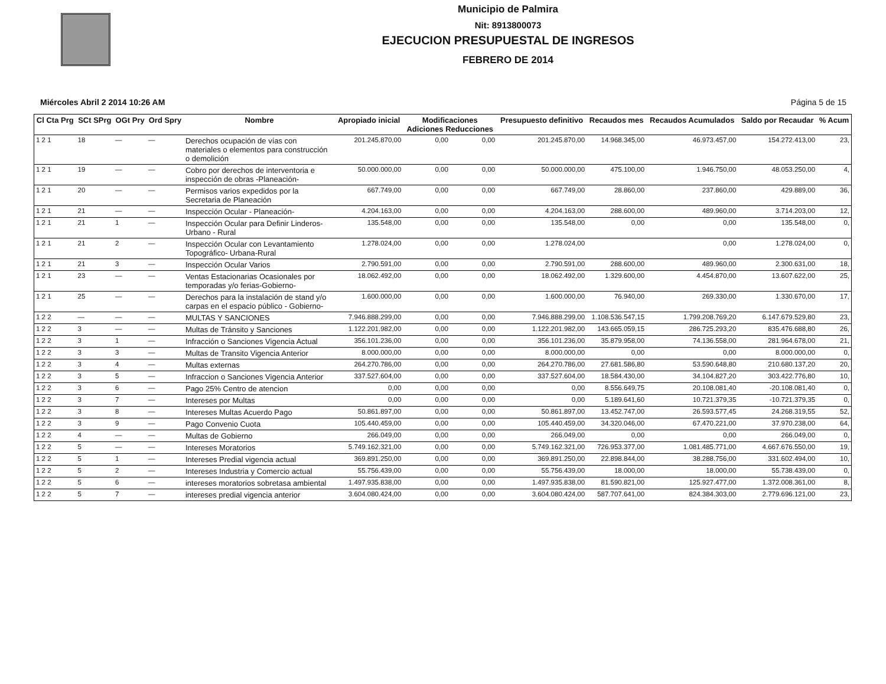Municipio de Palmira
Nit: 8913800073
EJECUCION PRESUPUESTAL DE INGRESOS
FEBRERO DE 2014
Miércoles Abril 2 2014 10:26 AM Página 5 de 15
| Cl Cta Prg | SCt SPrg | OGt Pry | Ord Spry | Nombre | Apropiado inicial | Modificaciones Adiciones Reducciones | | Presupuesto definitivo | Recaudos mes | Recaudos Acumulados | Saldo por Recaudar | % Acum |
| --- | --- | --- | --- | --- | --- | --- | --- | --- | --- | --- | --- | --- |
| 1 2 1 | 18 | — | — | Derechos ocupación de vías con materiales o elementos para construcción o demolición | 201.245.870,00 | 0,00 | 0,00 | 201.245.870,00 | 14.968.345,00 | 46.973.457,00 | 154.272.413,00 | 23, |
| 1 2 1 | 19 | — | — | Cobro por derechos de interventoria e inspección de obras -Planeación- | 50.000.000,00 | 0,00 | 0,00 | 50.000.000,00 | 475.100,00 | 1.946.750,00 | 48.053.250,00 | 4, |
| 1 2 1 | 20 | — | — | Permisos varios expedidos por la Secretaria de Planeación | 667.749,00 | 0,00 | 0,00 | 667.749,00 | 28.860,00 | 237.860,00 | 429.889,00 | 36, |
| 1 2 1 | 21 | — | — | Inspección Ocular - Planeación- | 4.204.163,00 | 0,00 | 0,00 | 4.204.163,00 | 288.600,00 | 489.960,00 | 3.714.203,00 | 12, |
| 1 2 1 | 21 | 1 | — | Inspección Ocular para Definir Linderos- Urbano - Rural | 135.548,00 | 0,00 | 0,00 | 135.548,00 | 0,00 | 0,00 | 135.548,00 | 0, |
| 1 2 1 | 21 | 2 | — | Inspección Ocular con Levantamiento Topográfico- Urbana-Rural | 1.278.024,00 | 0,00 | 0,00 | 1.278.024,00 | | 0,00 | 1.278.024,00 | 0, |
| 1 2 1 | 21 | 3 | — | Inspección Ocular Varios | 2.790.591,00 | 0,00 | 0,00 | 2.790.591,00 | 288.600,00 | 489.960,00 | 2.300.631,00 | 18, |
| 1 2 1 | 23 | — | — | Ventas Estacionarias Ocasionales por temporadas y/o ferias-Gobierno- | 18.062.492,00 | 0,00 | 0,00 | 18.062.492,00 | 1.329.600,00 | 4.454.870,00 | 13.607.622,00 | 25, |
| 1 2 1 | 25 | — | — | Derechos para la instalación de stand y/o carpas en el espacio público - Gobierno- | 1.600.000,00 | 0,00 | 0,00 | 1.600.000,00 | 76.940,00 | 269.330,00 | 1.330.670,00 | 17, |
| 1 2 2 | — | — | — | MULTAS Y SANCIONES | 7.946.888.299,00 | 0,00 | 0,00 | 7.946.888.299,00 | 1.108.536.547,15 | 1.799.208.769,20 | 6.147.679.529,80 | 23, |
| 1 2 2 | 3 | — | — | Multas de Tránsito y Sanciones | 1.122.201.982,00 | 0,00 | 0,00 | 1.122.201.982,00 | 143.665.059,15 | 286.725.293,20 | 835.476.688,80 | 26, |
| 1 2 2 | 3 | 1 | — | Infracción o Sanciones Vigencia Actual | 356.101.236,00 | 0,00 | 0,00 | 356.101.236,00 | 35.879.958,00 | 74.136.558,00 | 281.964.678,00 | 21, |
| 1 2 2 | 3 | 3 | — | Multas de Transito Vigencia Anterior | 8.000.000,00 | 0,00 | 0,00 | 8.000.000,00 | 0,00 | 0,00 | 8.000.000,00 | 0, |
| 1 2 2 | 3 | 4 | — | Multas externas | 264.270.786,00 | 0,00 | 0,00 | 264.270.786,00 | 27.681.586,80 | 53.590.648,80 | 210.680.137,20 | 20, |
| 1 2 2 | 3 | 5 | — | Infraccion o Sanciones Vigencia Anterior | 337.527.604,00 | 0,00 | 0,00 | 337.527.604,00 | 18.584.430,00 | 34.104.827,20 | 303.422.776,80 | 10, |
| 1 2 2 | 3 | 6 | — | Pago 25% Centro de atencion | 0,00 | 0,00 | 0,00 | 0,00 | 8.556.649,75 | 20.108.081,40 | -20.108.081,40 | 0, |
| 1 2 2 | 3 | 7 | — | Intereses por Multas | 0,00 | 0,00 | 0,00 | 0,00 | 5.189.641,60 | 10.721.379,35 | -10.721.379,35 | 0, |
| 1 2 2 | 3 | 8 | — | Intereses Multas Acuerdo Pago | 50.861.897,00 | 0,00 | 0,00 | 50.861.897,00 | 13.452.747,00 | 26.593.577,45 | 24.268.319,55 | 52, |
| 1 2 2 | 3 | 9 | — | Pago Convenio Cuota | 105.440.459,00 | 0,00 | 0,00 | 105.440.459,00 | 34.320.046,00 | 67.470.221,00 | 37.970.238,00 | 64, |
| 1 2 2 | 4 | — | — | Multas de Gobierno | 266.049,00 | 0,00 | 0,00 | 266.049,00 | 0,00 | 0,00 | 266.049,00 | 0, |
| 1 2 2 | 5 | — | — | Intereses Moratorios | 5.749.162.321,00 | 0,00 | 0,00 | 5.749.162.321,00 | 726.953.377,00 | 1.081.485.771,00 | 4.667.676.550,00 | 19, |
| 1 2 2 | 5 | 1 | — | Intereses Predial vigencia actual | 369.891.250,00 | 0,00 | 0,00 | 369.891.250,00 | 22.898.844,00 | 38.288.756,00 | 331.602.494,00 | 10, |
| 1 2 2 | 5 | 2 | — | Intereses Industria y Comercio actual | 55.756.439,00 | 0,00 | 0,00 | 55.756.439,00 | 18.000,00 | 18.000,00 | 55.738.439,00 | 0, |
| 1 2 2 | 5 | 6 | — | intereses moratorios sobretasa ambiental | 1.497.935.838,00 | 0,00 | 0,00 | 1.497.935.838,00 | 81.590.821,00 | 125.927.477,00 | 1.372.008.361,00 | 8, |
| 1 2 2 | 5 | 7 | — | intereses predial vigencia anterior | 3.604.080.424,00 | 0,00 | 0,00 | 3.604.080.424,00 | 587.707.641,00 | 824.384.303,00 | 2.779.696.121,00 | 23, |